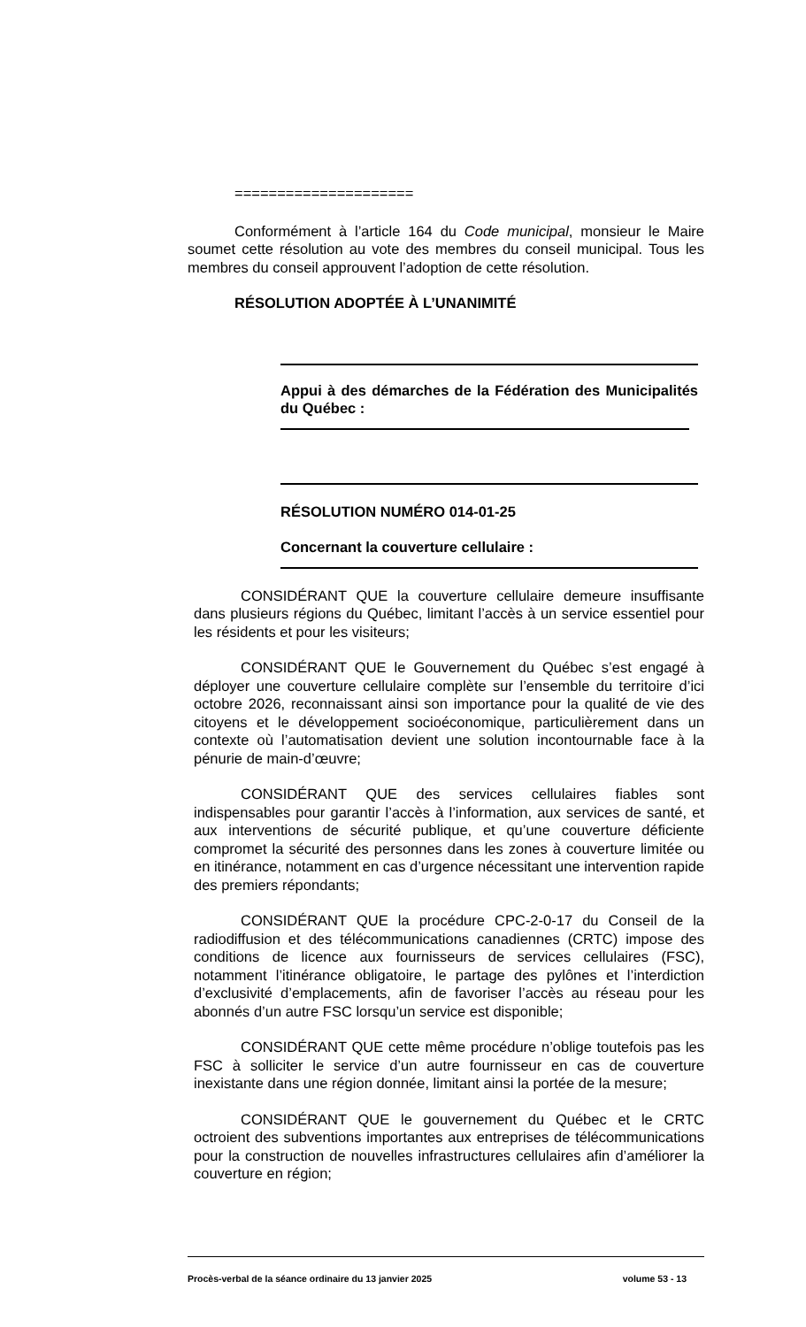=====================
Conformément à l’article 164 du Code municipal, monsieur le Maire soumet cette résolution au vote des membres du conseil municipal. Tous les membres du conseil approuvent l’adoption de cette résolution.
RÉSOLUTION ADOPTÉE À L’UNANIMITÉ
Appui à des démarches de la Fédération des Municipalités du Québec :
RÉSOLUTION NUMÉRO 014-01-25
Concernant la couverture cellulaire :
CONSIDÉRANT QUE la couverture cellulaire demeure insuffisante dans plusieurs régions du Québec, limitant l’accès à un service essentiel pour les résidents et pour les visiteurs;
CONSIDÉRANT QUE le Gouvernement du Québec s’est engagé à déployer une couverture cellulaire complète sur l’ensemble du territoire d’ici octobre 2026, reconnaissant ainsi son importance pour la qualité de vie des citoyens et le développement socioéconomique, particulièrement dans un contexte où l’automatisation devient une solution incontournable face à la pénurie de main-d’œuvre;
CONSIDÉRANT QUE des services cellulaires fiables sont indispensables pour garantir l’accès à l’information, aux services de santé, et aux interventions de sécurité publique, et qu’une couverture déficiente compromet la sécurité des personnes dans les zones à couverture limitée ou en itinérance, notamment en cas d’urgence nécessitant une intervention rapide des premiers répondants;
CONSIDÉRANT QUE la procédure CPC-2-0-17 du Conseil de la radiodiffusion et des télécommunications canadiennes (CRTC) impose des conditions de licence aux fournisseurs de services cellulaires (FSC), notamment l’itinérance obligatoire, le partage des pylônes et l’interdiction d’exclusivité d’emplacements, afin de favoriser l’accès au réseau pour les abonnés d’un autre FSC lorsqu’un service est disponible;
CONSIDÉRANT QUE cette même procédure n’oblige toutefois pas les FSC à solliciter le service d’un autre fournisseur en cas de couverture inexistante dans une région donnée, limitant ainsi la portée de la mesure;
CONSIDÉRANT QUE le gouvernement du Québec et le CRTC octroient des subventions importantes aux entreprises de télécommunications pour la construction de nouvelles infrastructures cellulaires afin d’améliorer la couverture en région;
Procès-verbal de la séance ordinaire du 13 janvier 2025 volume 53 - 13